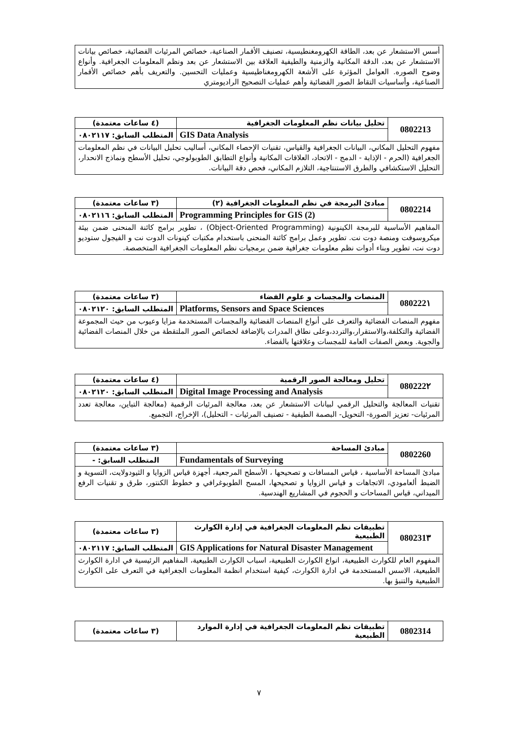| أسس الاستشعار عن بعد، الطاقة الكهرومغنطيسية، تصنيف الأقمار الصناعية، خصائص المرئيات الفضائية، خصائص بيانات الاستشعار عن بعد، الدقة المكانية والزمنية والطيفية العلاقة بين الاستشعار عن بعد ونظم المعلومات الجغرافية. وأنواع وضوح الصوره. العوامل المؤثرة على الأشعة الكهرومغناطيسية وعمليات التحسين. والتعريف بأهم خصائص الأقمار الصناعية، وأساسيات التقاط الصور الفضائية وأهم عمليات التصحيح الراديومتري |
| 0802213 | تحليل بيانات نظم المعلومات الجغرافية | (٤ ساعات معتمدة) |
| | GIS Data Analysis | المتطلب السابق: ٠٨٠٢١١٧ |
| مفهوم التحليل المكاني، البيانات الجغرافية والقياس، تقنيات الإحصاء المكاني، أساليب تحليل البيانات في نظم المعلومات الجغرافية (الحرم - الإذابة - الدمج - الاتحاد، العلاقات المكانية وأنواع التطابق الطوبولوجي، تحليل الأسطح ونماذج الانحدار، التحليل الاستكشافي والطرق الاستنتاجية، التلازم المكاني، فحص دقة البيانات. | | |
| 0802214 | مبادئ البرمجة في نظم المعلومات الجغرافية (٢) | (٣ ساعات معتمدة) |
| | Programming Principles for GIS (2) | المتطلب السابق: ٠٨٠٢١١٦ |
| المفاهيم الأساسية للبرمجة الكينونية (Object-Oriented Programming) ، تطوير برامج كائنة المنحنى ضمن بيئة ميكروسوفت ومنصة دوت نت. تطوير وعمل برامج كائنة المنحنى باستخدام مكتبات كينونات الدوت نت و الفيجول ستوديو دوت نت، تطوير وبناء أدوات نظم معلومات جغرافية ضمن برمجيات نظم المعلومات الجغرافية المتخصصة. | | |
| 080222١ | المنصات والمجسات و علوم الفضاء | (٣ ساعات معتمدة) |
| | Platforms, Sensors and Space Sciences | المتطلب السابق: ٠٨٠٢١٢٠ |
| مفهوم المنصات الفضائية والتعرف على أنواع المنصات الفضائية والمجسات المستخدمة مزايا وعيوب من حيث المجموعة الفضائية والتكلفة،والاستقرار،والتردد،وعلى نطاق المدرات بالإضافة لخصائص الصور الملتقطة من خلال المنصات الفضائية والجوية. وبعض الصفات العامة للمجسات وعلاقتها بالفضاء. | | |
| 080222٢ | تحليل ومعالجة الصور الرقمية | (٤ ساعات معتمدة) |
| | Digital Image Processing and Analysis | المتطلب السابق: ٠٨٠٢١٢٠ |
| تقنيات المعالجة والتحليل الرقمي لبيانات الاستشعار عن بعد، معالجة المرئيات الرقمية (معالجة التباين، معالجة تعدد المرئيات- تعزيز الصورة- التحويل- البصمة الطيفية - تصنيف المرئيات - التحليل)، الإخراج، التجميع. | | |
| 0802260 | مبادئ المساحة | (٣ ساعات معتمدة) |
| | Fundamentals of Surveying | المتطلب السابق: - |
| مبادئ المساحة الأساسية ، قياس المسافات و تصحيحها ، الأسطح المرجعية، أجهزة قياس الزوايا و الثيودولايت، التسوية و الضبط ألعامودي، الاتجاهات و قياس الزوايا و تصحيحها، المسح الطوبوغرافي و خطوط الكنتور، طرق و تقنيات الرفع الميداني، قياس المساحات و الحجوم في المشاريع الهندسية. | | |
| 080231٣ | تطبيقات نظم المعلومات الجغرافية في إدارة الكوارث الطبيعية | (٣ ساعات معتمدة) |
| | GIS Applications for Natural Disaster Management | المتطلب السابق: ٠٨٠٢١١٧ |
| المفهوم العام للكوارث الطبيعية، انواع الكوارث الطبيعية، اسباب الكوارث الطبيعية، المفاهيم الرئيسية في ادارة الكوارث الطبيعية، الاسس المستخدمة في ادارة الكوارث، كيفية استخدام انظمة المعلومات الجغرافية في التعرف على الكوارث الطبيعية والتنبؤ بها. | | |
| 0802314 | تطبيقات نظم المعلومات الجغرافية في إدارة الموارد الطبيعية | (٣ ساعات معتمدة) |
٧